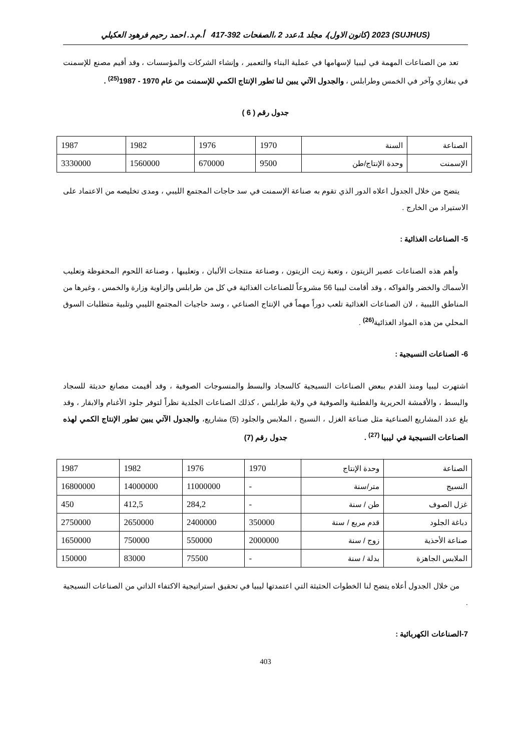(SUJHUS) 2023 (كانون الاول)، مجلد 1،عدد 2 ،الصفحات 392-417 أ.م.د. احمد رحيم فرهود العكيلي
تعد من الصناعات المهمة في ليبيا لإسهامها في عملية البناء والتعمير ، وإنشاء الشركات والمؤسسات ، وقد أقيم مصنع للإسمنت في بنغازي وآخر في الخمس وطرابلس ، والجدول الآتي يبين لنا تطور الإنتاج الكمي للإسمنت من عام 1970 - 1987<sup>(25)</sup> .
جدول رقم ( 6 )
| الصناعة | السنة | 1970 | 1976 | 1982 | 1987 |
| الإسمنت | وحدة الإنتاج/طن | 9500 | 670000 | 1560000 | 3330000 |
يتضح من خلال الجدول اعلاه الدور الذي تقوم به صناعة الإسمنت في سد حاجات المجتمع الليبي ، ومدى تخليصه من الاعتماد على الاستيراد من الخارج .
5- الصناعات الغذائية :
وأهم هذه الصناعات عصير الزيتون ، وتعبة زيت الزيتون ، وصناعة منتجات الألبان ، وتعليبها ، وصناعة اللحوم المحفوظة وتعليب الأسماك والخضر والفواكه ، وقد أقامت ليبيا 56 مشروعاً للصناعات الغذائية في كل من طرابلس والزاوية وزارة والخمس ، وغيرها من المناطق الليبية ، لان الصناعات الغذائية تلعب دوراً مهماً في الإنتاج الصناعي ، وسد حاجيات المجتمع الليبي وتلبية متطلبات السوق المحلي من هذه المواد الغذائية<sup>(26)</sup> .
6- الصناعات النسيجية :
اشتهرت ليبيا ومنذ القدم ببعض الصناعات النسيجية كالسجاد والبسط والمنسوجات الصوفية ، وقد أقيمت مصانع حديثة للسجاد والبسط ، والأقمشة الحريرية والقطنية والصوفية في ولاية طرابلس ، كذلك الصناعات الجلدية نظراً لتوفر جلود الأغنام والابقار ، وقد بلغ عدد المشاريع الصناعية مثل صناعة الغزل ، النسيج ، الملابس والجلود (5) مشاريع، والجدول الآتي يبين تطور الإنتاج الكمي لهذه الصناعات النسيجية في ليبيا <sup>(27)</sup> . جدول رقم (7)
| الصناعة | وحدة الإنتاج | 1970 | 1976 | 1982 | 1987 |
| النسيج | متر/سنة | - | 11000000 | 14000000 | 16800000 |
| غزل الصوف | طن / سنة | - | 284,2 | 412,5 | 450 |
| دباغة الجلود | قدم مربع / سنة | 350000 | 2400000 | 2650000 | 2750000 |
| صناعة الأحذية | زوج / سنة | 2000000 | 550000 | 750000 | 1650000 |
| الملابس الجاهزة | بدلة / سنة | - | 75500 | 83000 | 150000 |
من خلال الجدول أعلاه يتضح لنا الخطوات الحثيثة التي اعتمدتها ليبيا في تحقيق استراتيجية الاكتفاء الذاتي من الصناعات النسيجية .
7-الصناعات الكهربائية :
403